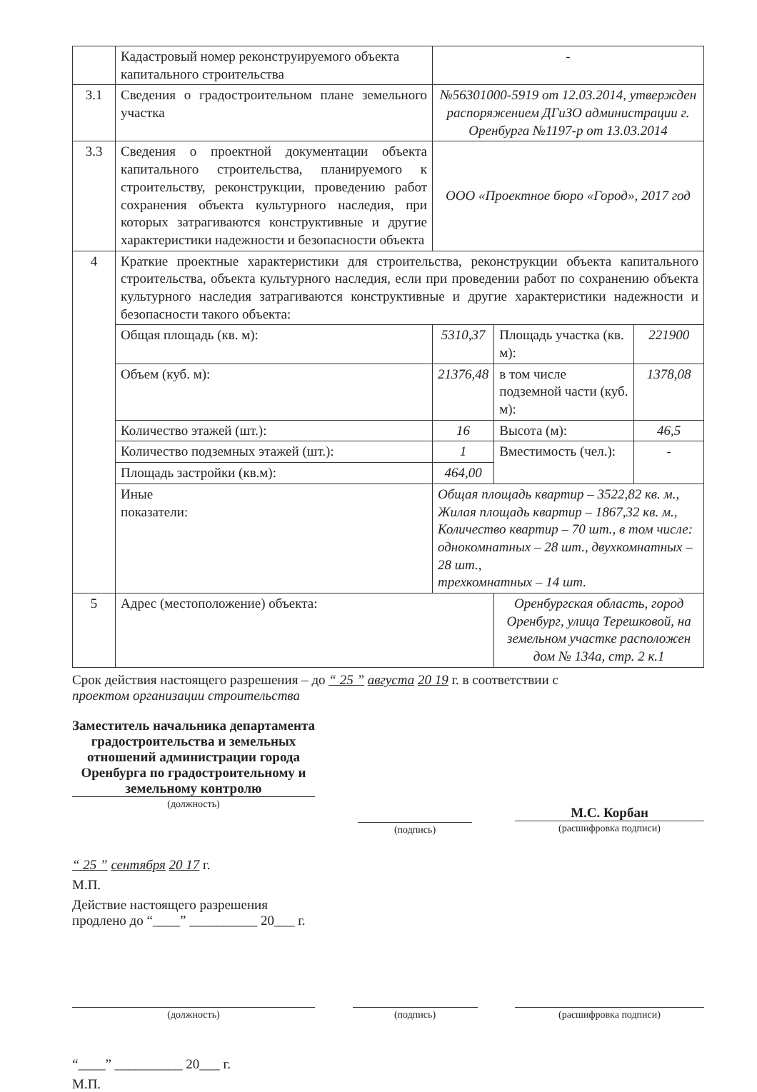| | Кадастровый номер реконструируемого объекта капитального строительства | - | | |
| 3.1 | Сведения о градостроительном плане земельного участка | №56301000-5919 от 12.03.2014, утвержден распоряжением ДГиЗО администрации г. Оренбурга №1197-р от 13.03.2014 | | |
| 3.3 | Сведения о проектной документации объекта капитального строительства, планируемого к строительству, реконструкции, проведению работ сохранения объекта культурного наследия, при которых затрагиваются конструктивные и другие характеристики надежности и безопасности объекта | ООО «Проектное бюро «Город», 2017 год | | |
| 4 | Краткие проектные характеристики для строительства, реконструкции объекта капитального строительства, объекта культурного наследия, если при проведении работ по сохранению объекта культурного наследия затрагиваются конструктивные и другие характеристики надежности и безопасности такого объекта: | | | |
| | Общая площадь (кв. м): | 5310,37 | Площадь участка (кв. м): | 221900 |
| | Объем (куб. м): | 21376,48 | в том числе подземной части (куб. м): | 1378,08 |
| | Количество этажей (шт.): | 16 | Высота (м): | 46,5 |
| | Количество подземных этажей (шт.): | 1 | Вместимость (чел.): | - |
| | Площадь застройки (кв.м): | 464,00 | | |
| | Иные показатели: | Общая площадь квартир – 3522,82 кв. м., Жилая площадь квартир – 1867,32 кв. м., Количество квартир – 70 шт., в том числе: однокомнатных – 28 шт., двухкомнатных – 28 шт., трехкомнатных – 14 шт. | | |
| 5 | Адрес (местоположение) объекта: | | Оренбургская область, город Оренбург, улица Терешковой, на земельном участке расположен дом № 134а, стр. 2 к.1 | |
Срок действия настоящего разрешения – до “ 25 ” августа 20 19 г. в соответствии с
проектом организации строительства
Заместитель начальника департамента градостроительства и земельных отношений администрации города Оренбурга по градостроительному и земельному контролю
(должность)
(подпись)
М.С. Корбан
(расшифровка подписи)
“ 25 ” сентября 20 17 г.
М.П.
Действие настоящего разрешения
продлено до “____” __________ 20___ г.
(должность) (подпись) (расшифровка подписи)
“____” __________ 20___ г.
М.П.